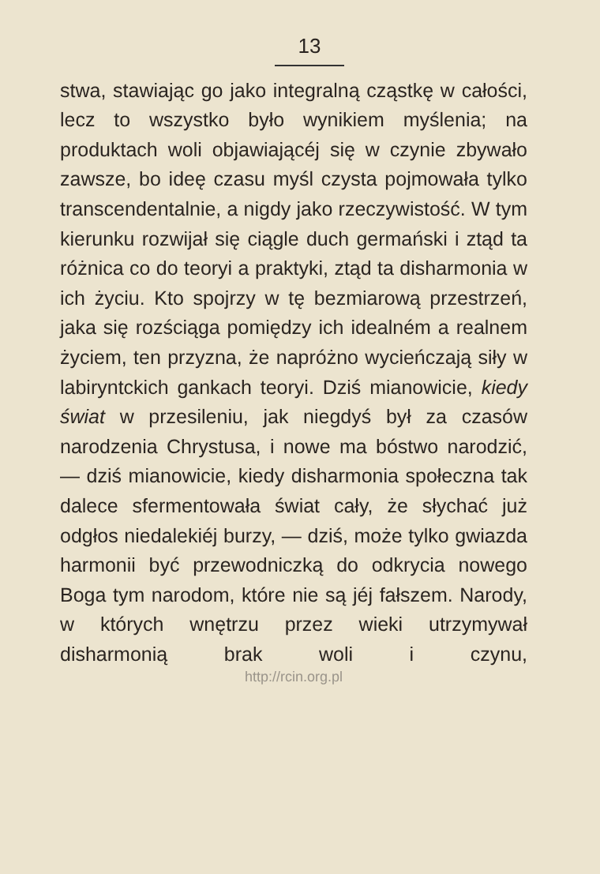13
stwa, stawiając go jako integralną cząstkę w całości, lecz to wszystko było wynikiem myślenia; na produktach woli objawiającéj się w czynie zbywało zawsze, bo ideę czasu myśl czysta pojmowała tylko transcendentalnie, a nigdy jako rzeczywistość. W tym kierunku rozwijał się ciągle duch germański i ztąd ta różnica co do teoryi a praktyki, ztąd ta disharmonia w ich życiu. Kto spojrzy w tę bezmiarową przestrzeń, jaka się rozściąga pomiędzy ich idealném a realnem życiem, ten przyzna, że napróżno wycieńczają siły w labiryntckich gankach teoryi. Dziś mianowicie, kiedy świat w przesileniu, jak niegdyś był za czasów narodzenia Chrystusa, i nowe ma bóstwo narodzić, — dziś mianowicie, kiedy disharmonia społeczna tak dalece sfermentowała świat cały, że słychać już odgłos niedalekiéj burzy, — dziś, może tylko gwiazda harmonii być przewodniczką do odkrycia nowego Boga tym narodom, które nie są jéj fałszem. Narody, w których wnętrzu przez wieki utrzymywał disharmonią brak woli i czynu,
http://rcin.org.pl